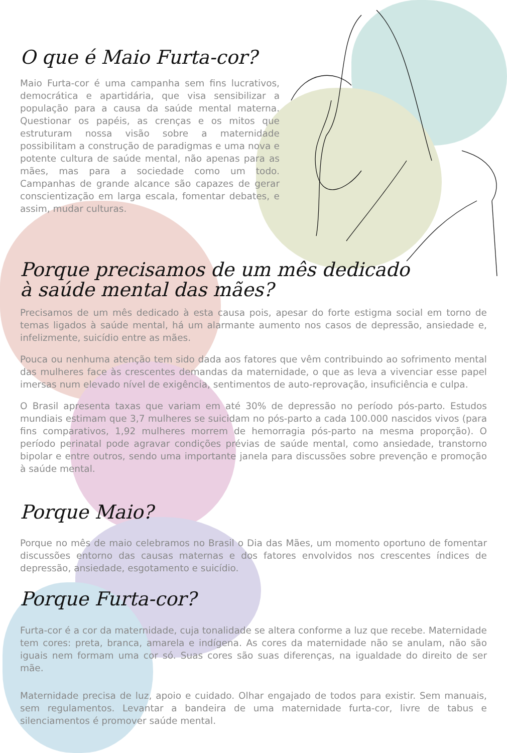O que é Maio Furta-cor?
Maio Furta-cor é uma campanha sem fins lucrativos, democrática e apartidária, que visa sensibilizar a população para a causa da saúde mental materna. Questionar os papéis, as crenças e os mitos que estruturam nossa visão sobre a maternidade possibilitam a construção de paradigmas e uma nova e potente cultura de saúde mental, não apenas para as mães, mas para a sociedade como um todo. Campanhas de grande alcance são capazes de gerar conscientização em larga escala, fomentar debates, e assim, mudar culturas.
Porque precisamos de um mês dedicado
à saúde mental das mães?
Precisamos de um mês dedicado à esta causa pois, apesar do forte estigma social em torno de temas ligados à saúde mental, há um alarmante aumento nos casos de depressão, ansiedade e, infelizmente, suicídio entre as mães.
Pouca ou nenhuma atenção tem sido dada aos fatores que vêm contribuindo ao sofrimento mental das mulheres face às crescentes demandas da maternidade, o que as leva a vivenciar esse papel imersas num elevado nível de exigência, sentimentos de auto-reprovação, insuficiência e culpa.
O Brasil apresenta taxas que variam em até 30% de depressão no período pós-parto. Estudos mundiais estimam que 3,7 mulheres se suicidam no pós-parto a cada 100.000 nascidos vivos (para fins comparativos, 1,92 mulheres morrem de hemorragia pós-parto na mesma proporção). O período perinatal pode agravar condições prévias de saúde mental, como ansiedade, transtorno bipolar e entre outros, sendo uma importante janela para discussões sobre prevenção e promoção à saúde mental.
Porque Maio?
Porque no mês de maio celebramos no Brasil o Dia das Mães, um momento oportuno de fomentar discussões entorno das causas maternas e dos fatores envolvidos nos crescentes índices de depressão, ansiedade, esgotamento e suicídio.
Porque Furta-cor?
Furta-cor é a cor da maternidade, cuja tonalidade se altera conforme a luz que recebe. Maternidade tem cores: preta, branca, amarela e indígena. As cores da maternidade não se anulam, não são iguais nem formam uma cor só. Suas cores são suas diferenças, na igualdade do direito de ser mãe.
Maternidade precisa de luz, apoio e cuidado. Olhar engajado de todos para existir. Sem manuais, sem regulamentos. Levantar a bandeira de uma maternidade furta-cor, livre de tabus e silenciamentos é promover saúde mental.